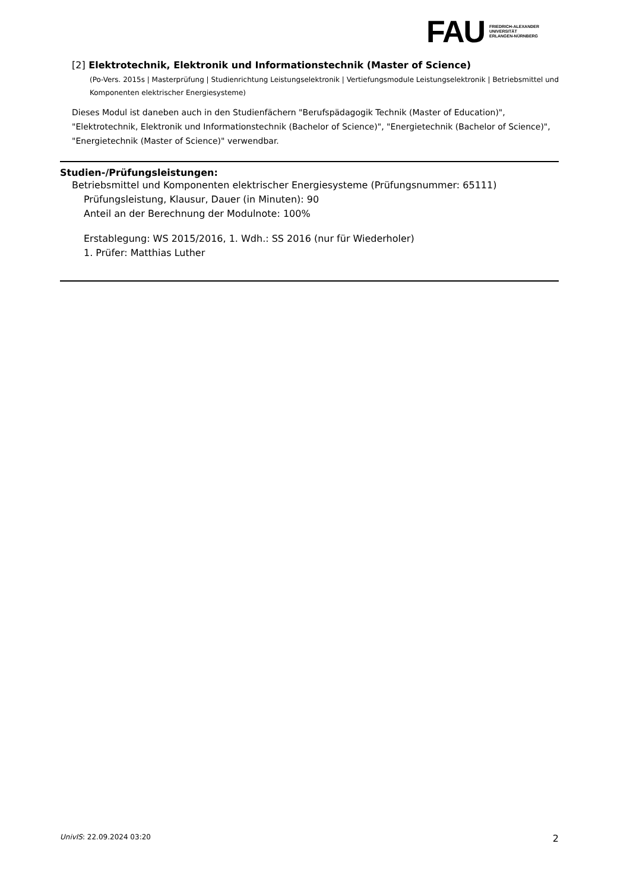FAU
FRIEDRICH-ALEXANDER
UNIVERSITÄT
ERLANGEN-NÜRNBERG
[2] Elektrotechnik, Elektronik und Informationstechnik (Master of Science)
(Po-Vers. 2015s | Masterprüfung | Studienrichtung Leistungselektronik | Vertiefungsmodule Leistungselektronik | Betriebsmittel und Komponenten elektrischer Energiesysteme)
Dieses Modul ist daneben auch in den Studienfächern "Berufspädagogik Technik (Master of Education)", "Elektrotechnik, Elektronik und Informationstechnik (Bachelor of Science)", "Energietechnik (Bachelor of Science)", "Energietechnik (Master of Science)" verwendbar.
Studien-/Prüfungsleistungen:
Betriebsmittel und Komponenten elektrischer Energiesysteme (Prüfungsnummer: 65111)
Prüfungsleistung, Klausur, Dauer (in Minuten): 90
Anteil an der Berechnung der Modulnote: 100%
Erstablegung: WS 2015/2016, 1. Wdh.: SS 2016 (nur für Wiederholer)
1. Prüfer: Matthias Luther
UnivIS: 22.09.2024 03:20
2